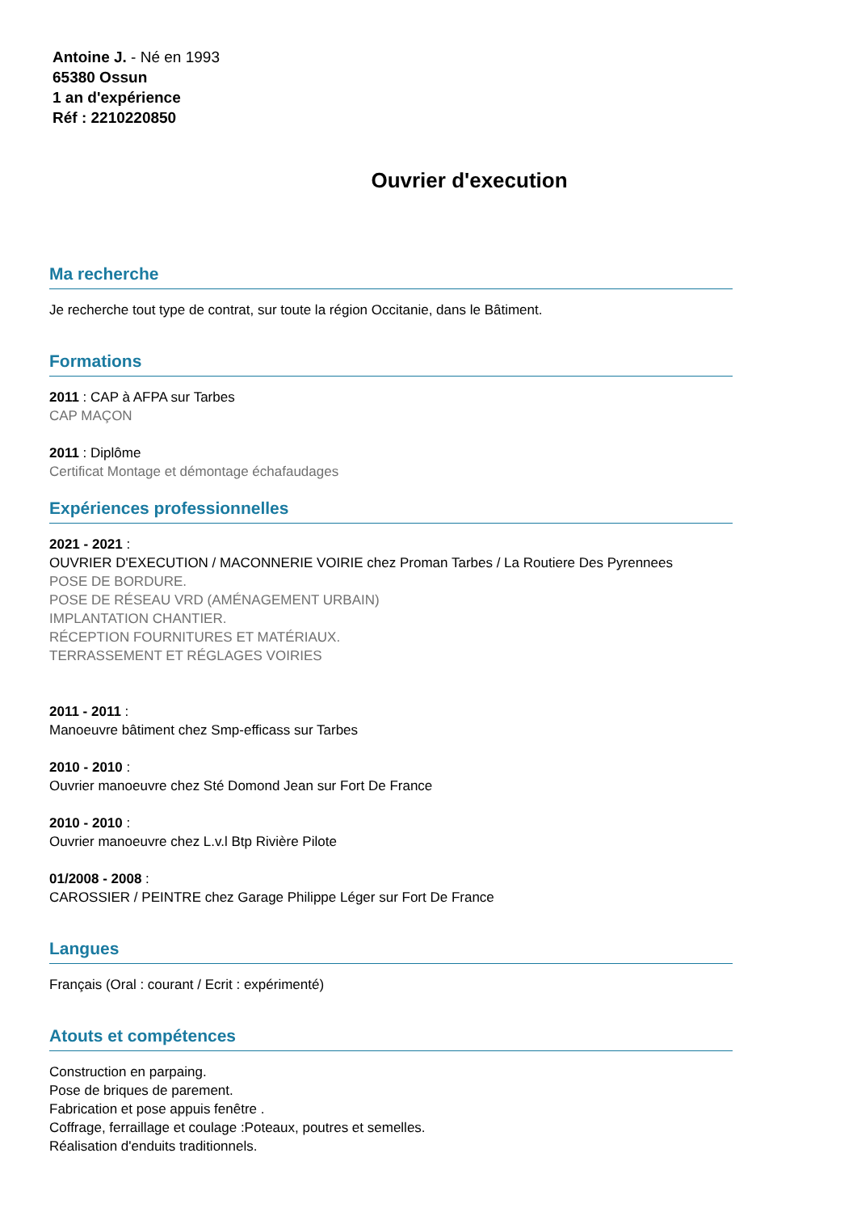Antoine J. - Né en 1993
65380 Ossun
1 an d'expérience
Réf : 2210220850
Ouvrier d'execution
Ma recherche
Je recherche tout type de contrat, sur toute la région Occitanie, dans le Bâtiment.
Formations
2011 : CAP à AFPA sur Tarbes
CAP MAÇON
2011 : Diplôme
Certificat Montage et démontage échafaudages
Expériences professionnelles
2021 - 2021 :
OUVRIER D'EXECUTION / MACONNERIE VOIRIE chez Proman Tarbes / La Routiere Des Pyrennees
POSE DE BORDURE.
POSE DE RÉSEAU VRD (AMÉNAGEMENT URBAIN)
IMPLANTATION CHANTIER.
RÉCEPTION FOURNITURES ET MATÉRIAUX.
TERRASSEMENT ET RÉGLAGES VOIRIES
2011 - 2011 :
Manoeuvre bâtiment chez Smp-efficass sur Tarbes
2010 - 2010 :
Ouvrier manoeuvre chez Sté Domond Jean sur Fort De France
2010 - 2010 :
Ouvrier manoeuvre chez L.v.l Btp Rivière Pilote
01/2008 - 2008 :
CAROSSIER / PEINTRE chez Garage Philippe Léger sur Fort De France
Langues
Français (Oral : courant / Ecrit : expérimenté)
Atouts et compétences
Construction en parpaing.
Pose de briques de parement.
Fabrication et pose appuis fenêtre .
Coffrage, ferraillage et coulage :Poteaux, poutres et semelles.
Réalisation d'enduits traditionnels.